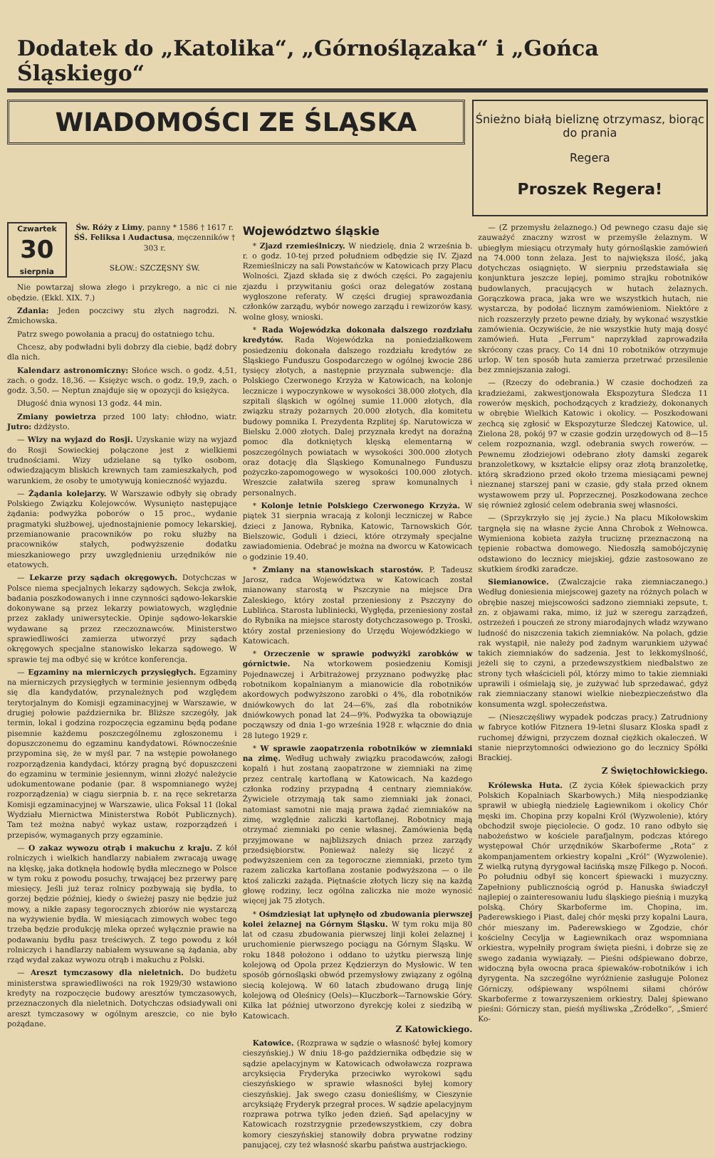Dodatek do „Katolika“, „Górnoślązaka“ i „Gońca Śląskiego“
WIADOMOŚCI ZE ŚLĄSKA
Śnieżno białą bieliznę otrzymasz, biorąc do prania
Regera
Proszek Regera!
Czwartek
30
sierpnia
Św. Róży z Limy, panny * 1586 † 1617 r.
ŚŚ. Feliksa i Audactusa, męczenników † 303 r.
SŁOW.: SZCZĘSNY ŚW.
Nie powtarzaj słowa złego i przykrego, a nic ci nie obędzie. (Ekkl. XIX. 7.)
Zdania: Jeden poczciwy stu złych nagrodzi. N. Żmichowska.
Patrz swego powołania a pracuj do ostatniego tchu.
Chcesz, aby podwładni byli dobrzy dla ciebie, bądź dobry dla nich.
Kalendarz astronomiczny: Słońce wsch. o godz. 4,51, zach. o godz. 18,36. — Księżyc wsch. o godz. 19,9, zach. o godz. 3,50. — Neptun znajduje się w opozycji do księżyca.
Długość dnia wynosi 13 godz. 44 min.
Zmiany powietrza przed 100 laty: chłodno, wiatr. Jutro: dżdżysto.
— Wizy na wyjazd do Rosji. Uzyskanie wizy na wyjazd do Rosji Sowieckiej połączone jest z wielkiemi trudnościami. Wizy udzielane są tylko osobom, odwiedzającym bliskich krewnych tam zamieszkałych, pod warunkiem, że osoby te umotywują konieczność wyjazdu.
— Żądania kolejarzy. W Warszawie odbyły się obrady Polskiego Związku Kolejowców. Wysunięto następujące żądania: podwyżka poborów o 15 proc., wydanie pragmatyki służbowej, ujednostajnienie pomocy lekarskiej, przemianowanie pracowników po roku służby na pracowników stałych, podwyższenie dodatku mieszkaniowego przy uwzględnieniu urzędników nie etatowych.
— Lekarze przy sądach okręgowych. Dotychczas w Polsce niema specjalnych lekarzy sądowych. Sekcja zwłok, badania poszkodowanych i inne czynności sądowo-lekarskie dokonywane są przez lekarzy powiatowych, względnie przez zakłady uniwersyteckie. Opinje sądowo-lekarskie wydawane są przez rzeczoznawców. Ministerstwo sprawiedliwości zamierza utworzyć przy sądach okręgowych specjalne stanowisko lekarza sądowego. W sprawie tej ma odbyć się w krótce konferencja.
— Egzaminy na mierniczych przysięgłych. Egzaminy na mierniczych przysięgłych w terminie jesiennym odbędą się dla kandydatów, przynależnych pod względem terytorjalnym do Komisji egzaminacyjnej w Warszawie, w drugiej połowie października br. Bliższe szczegóły, jak termin, lokal i godzina rozpoczęcia egzaminu będą podane pisemnie każdemu poszczególnemu zgłoszonemu i dopuszczonemu do egzaminu kandydatowi. Równocześnie przypomina się, że w myśl par. 7 na wstępie powołanego rozporządzenia kandydaci, którzy pragną być dopuszczeni do egzaminu w terminie jesiennym, winni złożyć należycie udokumentowane podanie (par. 8 wspomnianego wyżej rozporządzenia) w ciągu sierpnia b. r. na ręce sekretarza Komisji egzaminacyjnej w Warszawie, ulica Foksal 11 (lokal Wydziału Miernictwa Ministerstwa Robót Publicznych). Tam też można nabyć wykaz ustaw, rozporządzeń i przepisów, wymaganych przy egzaminie.
— O zakaz wywozu otrąb i makuchu z kraju. Z kół rolniczych i wielkich handlarzy nabiałem zwracają uwagę na klęskę, jaka dotknęła hodowlę bydła mlecznego w Polsce w tym roku z powodu posuchy, trwającej bez przerwy parę miesięcy. Jeśli już teraz rolnicy pozbywają się bydła, to gorzej będzie później, kiedy o świeżej paszy nie będzie już mowy, a nikłe zapasy tegorocznych zbiorów nie wystarczą na wyżywienie bydła. W miesiącach zimowych wobec tego trzeba będzie produkcję mleka oprzeć wyłącznie prawie na podawaniu bydłu pasz treściwych. Z tego powodu z kół rolniczych i handlarzy nabiałem wysuwane są żądania, aby rząd wydał zakaz wywozu otrąb i makuchu z Polski.
— Areszt tymczasowy dla nieletnich. Do budżetu ministerstwa sprawiedliwości na rok 1929/30 wstawiono kredyty na rozpoczęcie budowy aresztów tymczasowych, przeznaczonych dla nieletnich. Dotychczas odsiadywali oni areszt tymczasowy w ogólnym areszcie, co nie było pożądane.
Województwo śląskie
* Zjazd rzemieślniczy. W niedzielę, dnia 2 września b. r. o godz. 10-tej przed południem odbędzie się IV. Zjazd Rzemieślniczy na sali Powstańców w Katowicach przy Placu Wolności. Zjazd składa się z dwóch części. Po zagajeniu zjazdu i przywitaniu gości oraz delegatów zostaną wygłoszone referaty. W części drugiej sprawozdania członków zarządu, wybór nowego zarządu i rewizorów kasy, wolne głosy, wnioski.
* Rada Wojewódzka dokonała dalszego rozdziału kredytów. Rada Wojewódzka na poniedziałkowem posiedzeniu dokonała dalszego rozdziału kredytów ze Śląskiego Funduszu Gospodarczego w ogólnej kwocie 286 tysięcy złotych, a następnie przyznała subwencje: dla Polskiego Czerwonego Krzyża w Katowicach, na kolonje lecznicze i wypoczynkowe w wysokości 38.000 złotych, dla szpitali śląskich w ogólnej sumie 11.000 złotych, dla związku straży pożarnych 20.000 złotych, dla komitetu budowy pomnika I. Prezydenta Rzplitej śp. Narutowicza w Bielsku 2.000 złotych. Dalej przyznała kredyt na doraźną pomoc dla dotkniętych klęską elementarną w poszczególnych powiatach w wysokości 300.000 złotych oraz dotację dla Śląskiego Komunalnego Funduszu pożyczko-zapomogowego w wysokości 100.000 złotych. Wreszcie załatwiła szereg spraw komunalnych i personalnych.
* Kolonje letnie Polskiego Czerwonego Krzyża. W piątek 31 sierpnia wracają z kolonji leczniczej w Rabce dzieci z Janowa, Rybnika, Katowic, Tarnowskich Gór, Bielszowic, Goduli i dzieci, które otrzymały specjalne zawiadomienia. Odebrać je można na dworcu w Katowicach o godzinie 19.40.
* Zmiany na stanowiskach starostów. P. Tadeusz Jarosz, radca Województwa w Katowicach został mianowany starostą w Pszczynie na miejsce Dra Zaleskiego, który został przeniesiony z Pszczyny do Lublińca. Starosta lubliniecki, Wygłęda, przeniesiony został do Rybnika na miejsce starosty dotychczasowego p. Troski, który został przeniesiony do Urzędu Wojewódzkiego w Katowicach.
* Orzeczenie w sprawie podwyżki zarobków w górnictwie. Na wtorkowem posiedzeniu Komisji Pojednawczej i Arbitrażowej przyznano podwyżkę płac robotnikom kopalnianym a mianowicie dla robotników akordowych podwyższono zarobki o 4%, dla robotników dniówkowych do lat 24—6%, zaś dla robotników dniówkowych ponad lat 24—9%. Podwyżka ta obowiązuje począwszy od dnia 1-go września 1928 r. włącznie do dnia 28 lutego 1929 r.
* W sprawie zaopatrzenia robotników w ziemniaki na zimę. Według uchwały związku pracodawców, załogi kopalń i hut zostaną zaopatrzone w ziemniaki na zimę przez centralę kartoflaną w Katowicach. Na każdego członka rodziny przypadną 4 centnary ziemniaków. Żywiciele otrzymają tak samo ziemniaki jak żonaci, natomiast samotni nie mają prawa żądać ziemniaków na zimę, względnie zaliczki kartoflanej. Robotnicy mają otrzymać ziemniaki po cenie własnej. Zamówienia będą przyjmowane w najbliższych dniach przez zarządy przedsiębiorstw. Ponieważ należy się liczyć z podwyższeniem cen za tegoroczne ziemniaki, przeto tym razem zaliczka kartoflana zostanie podwyższona — o ile ktoś zaliczki zażąda. Piętnaście złotych liczy się na każdą głowę rodziny, lecz ogólna zaliczka nie może wynosić więcej jak 75 złotych.
* Ośmdziesiąt lat upłynęło od zbudowania pierwszej kolei żelaznej na Górnym Śląsku. W tym roku mija 80 lat od czasu zbudowania pierwszej linji kolei żelaznej i uruchomienie pierwszego pociągu na Górnym Śląsku. W roku 1848 położono i oddano to użytku pierwszą linję kolejową od Opola przez Kędzierzyn do Mysłowic. W ten sposób górnośląski obwód przemysłowy związany z ogólną siecią kolejową. W 60 latach zbudowano drugą linję kolejową od Oleśnicy (Oels)—Kluczbork—Tarnowskie Góry. Kilka lat później utworzono dyrekcję kolei z siedzibą w Katowicach.
Z Katowickiego.
Katowice. (Rozprawa w sądzie o własność byłej komory cieszyńskiej.) W dniu 18-go października odbędzie się w sądzie apelacyjnym w Katowicach odwoławcza rozprawa arcyksięcia Fryderyka przeciwko wyrokowi sądu cieszyńskiego w sprawie własności byłej komory cieszyńskiej. Jak swego czasu donieśliśmy, w Cieszynie arcyksiążę Fryderyk przegrał proces. W sądzie apelacyjnym rozprawa potrwa tylko jeden dzień. Sąd apelacyjny w Katowicach rozstrzygnie przedewszystkiem, czy dobra komory cieszyńskiej stanowiły dobra prywatne rodziny panującej, czy też własność skarbu państwa austrjackiego.
— (Z przemysłu żelaznego.) Od pewnego czasu daje się zauważyć znaczny wzrost w przemyśle żelaznym. W ubiegłym miesiącu otrzymały huty górnośląskie zamówień na 74.000 tonn żelaza. Jest to największa ilość, jaką dotychczas osiągnięto. W sierpniu przedstawiała się konjunktura jeszcze lepiej, pomimo strajku robotników budowlanych, pracujących w hutach żelaznych. Gorączkowa praca, jaka wre we wszystkich hutach, nie wystarcza, by podołać licznym zamówieniom. Niektóre z nich rozszerzyły przeto pewne działy, by wykonać wszystkie zamówienia. Oczywiście, że nie wszystkie huty mają dosyć zamówień. Huta „Ferrum“ naprzykład zaprowadziła skrócony czas pracy. Co 14 dni 10 robotników otrzymuje urlop. W ten sposób huta zamierza przetrwać przesilenie bez zmniejszania załogi.
— (Rzeczy do odebrania.) W czasie dochodzeń za kradzieżami, zakwestjonowała Ekspozytura Śledcza 11 rowerów męskich, pochodzących z kradzieży, dokonanych w obrębie Wielkich Katowic i okolicy. — Poszkodowani zechcą się zgłosić w Ekspozyturze Śledczej Katowice, ul. Zielona 28, pokój 97 w czasie godzin urzędowych od 8—15 celem rozpoznania, wzgl. odebrania swych rowerów. — Pewnemu złodziejowi odebrano złoty damski zegarek branzoletkowy, w kształcie elipsy oraz złotą branzoletkę, którą skradziono przed około trzema miesiącami pewnej nieznanej starszej pani w czasie, gdy stała przed oknem wystawowem przy ul. Poprzecznej. Poszkodowana zechce się również zgłosić celem odebrania swej własności.
— (Sprzykrzyło się jej życie.) Na placu Mikołowskim targnęła się na własne życie Anna Chrobok z Wełnowca. Wymieniona kobieta zażyła truciznę przeznaczoną na tępienie robactwa domowego. Niedoszłą samobójczynię odstawiono do lecznicy miejskiej, gdzie zastosowano ze skutkiem środki zaradcze.
Siemianowice. (Zwalczajcie raka ziemniaczanego.) Według doniesienia miejscowej gazety na różnych polach w obrębie naszej miejscowości sadzono ziemniaki zepsute, t. zn. z objawami raka, mimo, iż już w szeregu zarządzeń, ostrzeżeń i pouczeń ze strony miarodajnych władz wzywano ludność do niszczenia takich ziemniaków. Na polach, gdzie rak wystąpił, nie należy pod żadnym warunkiem używać takich ziemniaków do sadzenia. Jest to lekkomyślność, jeżeli się to czyni, a przedewszystkiem niedbalstwo ze strony tych właścicieli pól, którzy mimo to takie ziemniaki uprawili i ośmielają się, je zużywać lub sprzedawać, gdyż rak ziemniaczany stanowi wielkie niebezpieczeństwo dla konsumenta wzgl. społeczeństwa.
— (Nieszczęśliwy wypadek podczas pracy.) Zatrudniony w fabryce kotłów Fitznera 19-letni ślusarz Kloska spadł z ruchomej dźwigni, przyczem doznał ciężkich okaleczeń. W stanie nieprzytomności odwieziono go do lecznicy Spółki Brackiej.
Z Świętochłowickiego.
Królewska Huta. (Z życia Kółek śpiewackich przy Polskich Kopalniach Skarbowych.) Miłą niespodziankę sprawił w ubiegłą niedzielę Łagiewnikom i okolicy Chór męski im. Chopina przy kopalni Król (Wyzwolenie), który obchodził swoje pięciolecie. O godz. 10 rano odbyło się nabożeństwo w kościele parafjalnym, podczas którego występował Chór urzędników Skarboferme „Rota“ z akompanjamentem orkiestry kopalni „Król“ (Wyzwolenie). Z wielką rutyną dyrygował łacińską mszę Filkego p. Nocoń. Po południu odbył się koncert śpiewacki i muzyczny. Zapełniony publicznością ogród p. Hanuska świadczył najlepiej o zainteresowaniu ludu śląskiego pieśnią i muzyką polską. Chóry Skarboferme im. Chopina, im. Paderewskiego i Piast, dalej chór męski przy kopalni Laura, chór mieszany im. Paderewskiego w Zgodzie, chór kościelny Cecylja w Łagiewnikach oraz wspomniana orkiestra, wypełniły program święta pieśni, i dobrze się ze swego zadania wywiązały. — Pieśni odśpiewano dobrze, widoczną była owocna praca śpiewaków-robotników i ich dyrygenta. Na szczególne wyróżnienie zasługuje Polonez Górniczy, odśpiewany wspólnemi siłami chórów Skarboferme z towarzyszeniem orkiestry. Dalej śpiewano pieśni: Górniczy stan, pieśń myśliwska „Źródełko“, „Śmierć Ko-